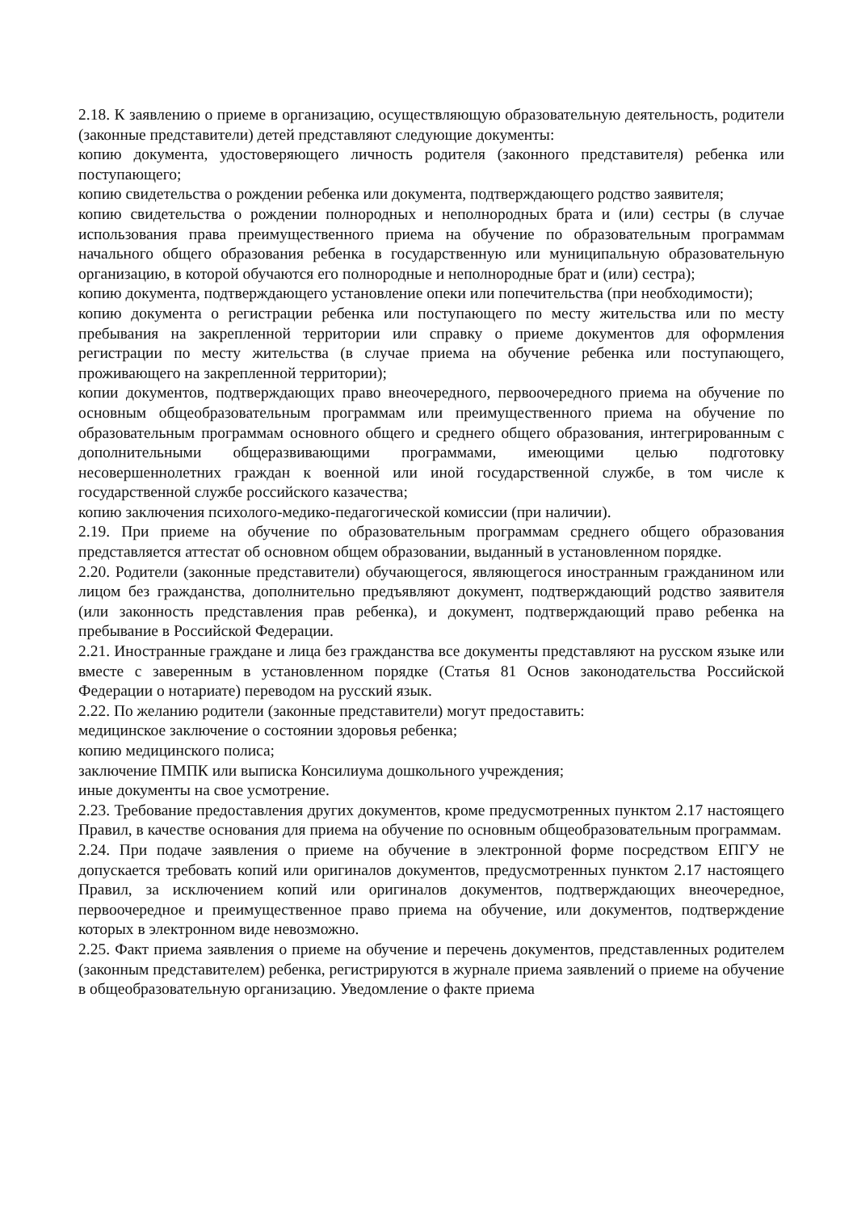2.18. К заявлению о приеме в организацию, осуществляющую образовательную деятельность, родители (законные представители) детей представляют следующие документы:
копию документа, удостоверяющего личность родителя (законного представителя) ребенка или поступающего;
копию свидетельства о рождении ребенка или документа, подтверждающего родство заявителя;
копию свидетельства о рождении полнородных и неполнородных брата и (или) сестры (в случае использования права преимущественного приема на обучение по образовательным программам начального общего образования ребенка в государственную или муниципальную образовательную организацию, в которой обучаются его полнородные и неполнородные брат и (или) сестра);
копию документа, подтверждающего установление опеки или попечительства (при необходимости);
копию документа о регистрации ребенка или поступающего по месту жительства или по месту пребывания на закрепленной территории или справку о приеме документов для оформления регистрации по месту жительства (в случае приема на обучение ребенка или поступающего, проживающего на закрепленной территории);
копии документов, подтверждающих право внеочередного, первоочередного приема на обучение по основным общеобразовательным программам или преимущественного приема на обучение по образовательным программам основного общего и среднего общего образования, интегрированным с дополнительными общеразвивающими программами, имеющими целью подготовку несовершеннолетних граждан к военной или иной государственной службе, в том числе к государственной службе российского казачества;
копию заключения психолого-медико-педагогической комиссии (при наличии).
2.19. При приеме на обучение по образовательным программам среднего общего образования представляется аттестат об основном общем образовании, выданный в установленном порядке.
2.20. Родители (законные представители) обучающегося, являющегося иностранным гражданином или лицом без гражданства, дополнительно предъявляют документ, подтверждающий родство заявителя (или законность представления прав ребенка), и документ, подтверждающий право ребенка на пребывание в Российской Федерации.
2.21. Иностранные граждане и лица без гражданства все документы представляют на русском языке или вместе с заверенным в установленном порядке (Статья 81 Основ законодательства Российской Федерации о нотариате) переводом на русский язык.
2.22. По желанию родители (законные представители) могут предоставить:
медицинское заключение о состоянии здоровья ребенка;
копию медицинского полиса;
заключение ПМПК или выписка Консилиума дошкольного учреждения;
иные документы на свое усмотрение.
2.23. Требование предоставления других документов, кроме предусмотренных пунктом 2.17 настоящего Правил, в качестве основания для приема на обучение по основным общеобразовательным программам.
2.24. При подаче заявления о приеме на обучение в электронной форме посредством ЕПГУ не допускается требовать копий или оригиналов документов, предусмотренных пунктом 2.17 настоящего Правил, за исключением копий или оригиналов документов, подтверждающих внеочередное, первоочередное и преимущественное право приема на обучение, или документов, подтверждение которых в электронном виде невозможно.
2.25. Факт приема заявления о приеме на обучение и перечень документов, представленных родителем (законным представителем) ребенка, регистрируются в журнале приема заявлений о приеме на обучение в общеобразовательную организацию. Уведомление о факте приема